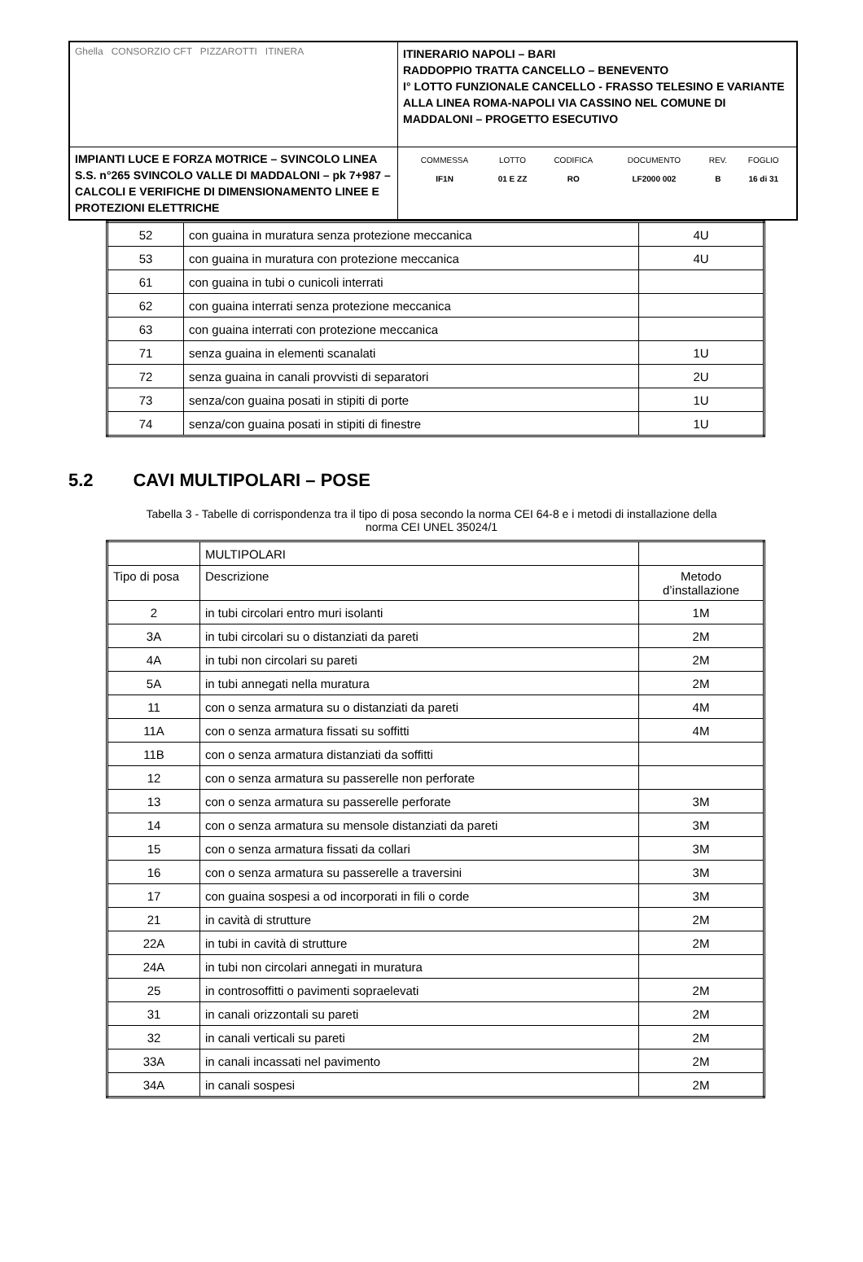| Ghella CONSORZIO CFT PIZZAROTTI ITINERA | ITINERARIO NAPOLI – BARI RADDOPPIO TRATTA CANCELLO – BENEVENTO I° LOTTO FUNZIONALE CANCELLO - FRASSO TELESINO E VARIANTE ALLA LINEA ROMA-NAPOLI VIA CASSINO NEL COMUNE DI MADDALONI – PROGETTO ESECUTIVO |
| IMPIANTI LUCE E FORZA MOTRICE – SVINCOLO LINEA S.S. n°265 SVINCOLO VALLE DI MADDALONI – pk 7+987 –CALCOLI E VERIFICHE DI DIMENSIONAMENTO LINEE E PROTEZIONI ELETTRICHE | / COMMESSA / LOTTO / CODIFICA / DOCUMENTO / REV. / FOGLIO / / IF1N / 01 E ZZ / RO / LF2000 002 / B / 16 di 31 / |
| 52 | con guaina in muratura senza protezione meccanica | 4U |
| 53 | con guaina in muratura con protezione meccanica | 4U |
| 61 | con guaina in tubi o cunicoli interrati | |
| 62 | con guaina interrati senza protezione meccanica | |
| 63 | con guaina interrati con protezione meccanica | |
| 71 | senza guaina in elementi scanalati | 1U |
| 72 | senza guaina in canali provvisti di separatori | 2U |
| 73 | senza/con guaina posati in stipiti di porte | 1U |
| 74 | senza/con guaina posati in stipiti di finestre | 1U |
5.2 CAVI MULTIPOLARI – POSE
Tabella 3 - Tabelle di corrispondenza tra il tipo di posa secondo la norma CEI 64-8 e i metodi di installazione della
norma CEI UNEL 35024/1
| | MULTIPOLARI | |
| Tipo di posa | Descrizione | Metodo d’installazione |
| 2 | in tubi circolari entro muri isolanti | 1M |
| 3A | in tubi circolari su o distanziati da pareti | 2M |
| 4A | in tubi non circolari su pareti | 2M |
| 5A | in tubi annegati nella muratura | 2M |
| 11 | con o senza armatura su o distanziati da pareti | 4M |
| 11A | con o senza armatura fissati su soffitti | 4M |
| 11B | con o senza armatura distanziati da soffitti | |
| 12 | con o senza armatura su passerelle non perforate | |
| 13 | con o senza armatura su passerelle perforate | 3M |
| 14 | con o senza armatura su mensole distanziati da pareti | 3M |
| 15 | con o senza armatura fissati da collari | 3M |
| 16 | con o senza armatura su passerelle a traversini | 3M |
| 17 | con guaina sospesi a od incorporati in fili o corde | 3M |
| 21 | in cavità di strutture | 2M |
| 22A | in tubi in cavità di strutture | 2M |
| 24A | in tubi non circolari annegati in muratura | |
| 25 | in controsoffitti o pavimenti sopraelevati | 2M |
| 31 | in canali orizzontali su pareti | 2M |
| 32 | in canali verticali su pareti | 2M |
| 33A | in canali incassati nel pavimento | 2M |
| 34A | in canali sospesi | 2M |